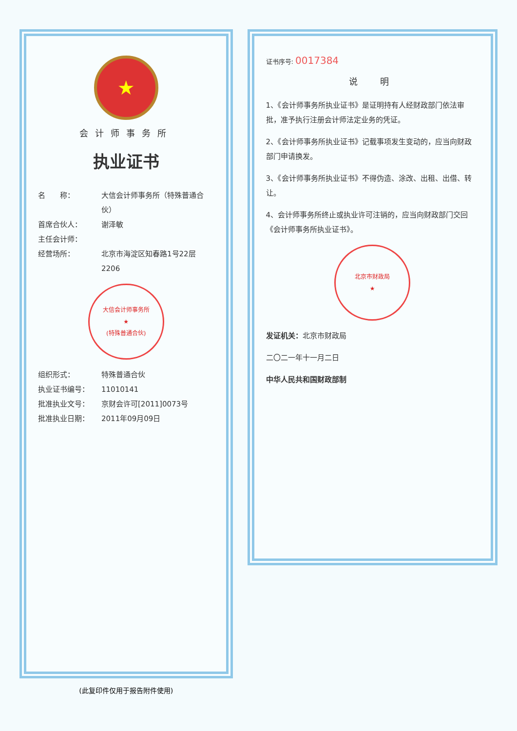★
会计师事务所
执业证书
名　　称： 大信会计师事务所（特殊普通合伙）
首席合伙人： 谢泽敏
主任会计师：
经营场所： 北京市海淀区知春路1号22层2206
大信会计师事务所
★
(特殊普通合伙)
组织形式： 特殊普通合伙
执业证书编号： 11010141
批准执业文号： 京财会许可[2011]0073号
批准执业日期： 2011年09月09日
(此复印件仅用于报告附件使用)
证书序号: 0017384
说　明
1、《会计师事务所执业证书》是证明持有人经财政部门依法审批，准予执行注册会计师法定业务的凭证。
2、《会计师事务所执业证书》记载事项发生变动的，应当向财政部门申请换发。
3、《会计师事务所执业证书》不得伪造、涂改、出租、出借、转让。
4、会计师事务所终止或执业许可注销的，应当向财政部门交回《会计师事务所执业证书》。
北京市财政局
★
发证机关：北京市财政局
二〇二一年十一月二日
中华人民共和国财政部制